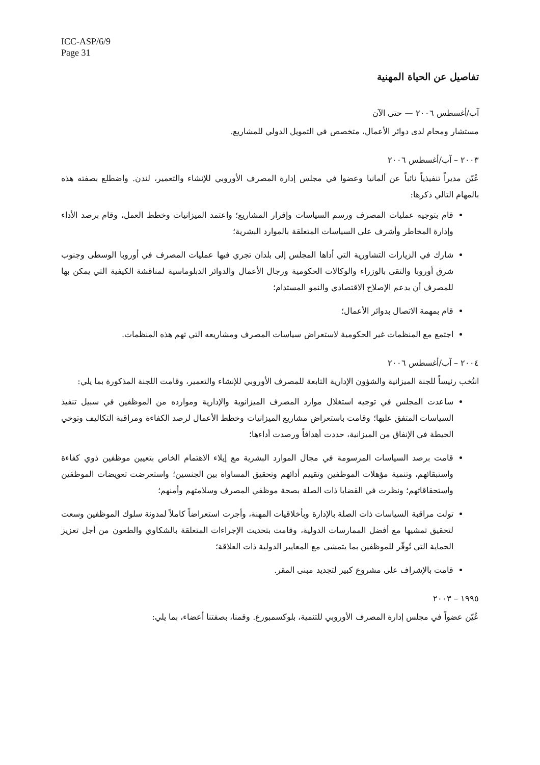ICC-ASP/6/9
Page 31
تفاصيل عن الحياة المهنية
آب/أغسطس ٢٠٠٦ — حتى الآن
مستشار ومحام لدى دوائر الأعمال، متخصص في التمويل الدولي للمشاريع.
٢٠٠٣ – آب/أغسطس ٢٠٠٦
عُيّن مديراً تنفيذياً نائباً عن ألمانيا وعضوا في مجلس إدارة المصرف الأوروبي للإنشاء والتعمير، لندن. واضطلع بصفته هذه بالمهام التالي ذكرها:
قام بتوجيه عمليات المصرف ورسم السياسات وإقرار المشاريع؛ واعتمد الميزانيات وخطط العمل، وقام برصد الأداء وإدارة المخاطر وأشرف على السياسات المتعلقة بالموارد البشرية؛
شارك في الزيارات التشاورية التي أداها المجلس إلى بلدان تجري فيها عمليات المصرف في أوروبا الوسطى وجنوب شرق أوروبا والتقى بالوزراء والوكالات الحكومية ورجال الأعمال والدوائر الدبلوماسية لمناقشة الكيفية التي يمكن بها للمصرف أن يدعم الإصلاح الاقتصادي والنمو المستدام؛
قام بمهمة الاتصال بدوائر الأعمال؛
اجتمع مع المنظمات غير الحكومية لاستعراض سياسات المصرف ومشاريعه التي تهم هذه المنظمات.
٢٠٠٤ – آب/أغسطس ٢٠٠٦
انتُخب رئيساً للجنة الميزانية والشؤون الإدارية التابعة للمصرف الأوروبي للإنشاء والتعمير، وقامت اللجنة المذكورة بما يلي:
ساعدت المجلس في توجيه استغلال موارد المصرف الميزانوية والإدارية وموارده من الموظفين في سبيل تنفيذ السياسات المتفق عليها؛ وقامت باستعراض مشاريع الميزانيات وخطط الأعمال لرصد الكفاءة ومراقبة التكاليف وتوخي الحيطة في الإنفاق من الميزانية، حددت أهدافاً ورصدت أداءها؛
قامت برصد السياسات المرسومة في مجال الموارد البشرية مع إيلاء الاهتمام الخاص بتعيين موظفين ذوي كفاءة واستبقائهم، وتنمية مؤهلات الموظفين وتقييم أدائهم وتحقيق المساواة بين الجنسين؛ واستعرضت تعويضات الموظفين واستحقاقاتهم؛ ونظرت في القضايا ذات الصلة بصحة موظفي المصرف وسلامتهم وأمنهم؛
تولت مراقبة السياسات ذات الصلة بالإدارة وبأخلاقيات المهنة، وأجرت استعراضاً كاملاً لمدونة سلوك الموظفين وسعت لتحقيق تمشيها مع أفضل الممارسات الدولية، وقامت بتحديث الإجراءات المتعلقة بالشكاوي والطعون من أجل تعزيز الحماية التي تُوفّر للموظفين بما يتمشى مع المعايير الدولية ذات العلاقة؛
قامت بالإشراف على مشروع كبير لتجديد مبنى المقر.
١٩٩٥ – ٢٠٠٣
عُيّن عضواً في مجلس إدارة المصرف الأوروبي للتنمية، بلوكسمبورغ. وقمنا، بصفتنا أعضاء، بما يلي: